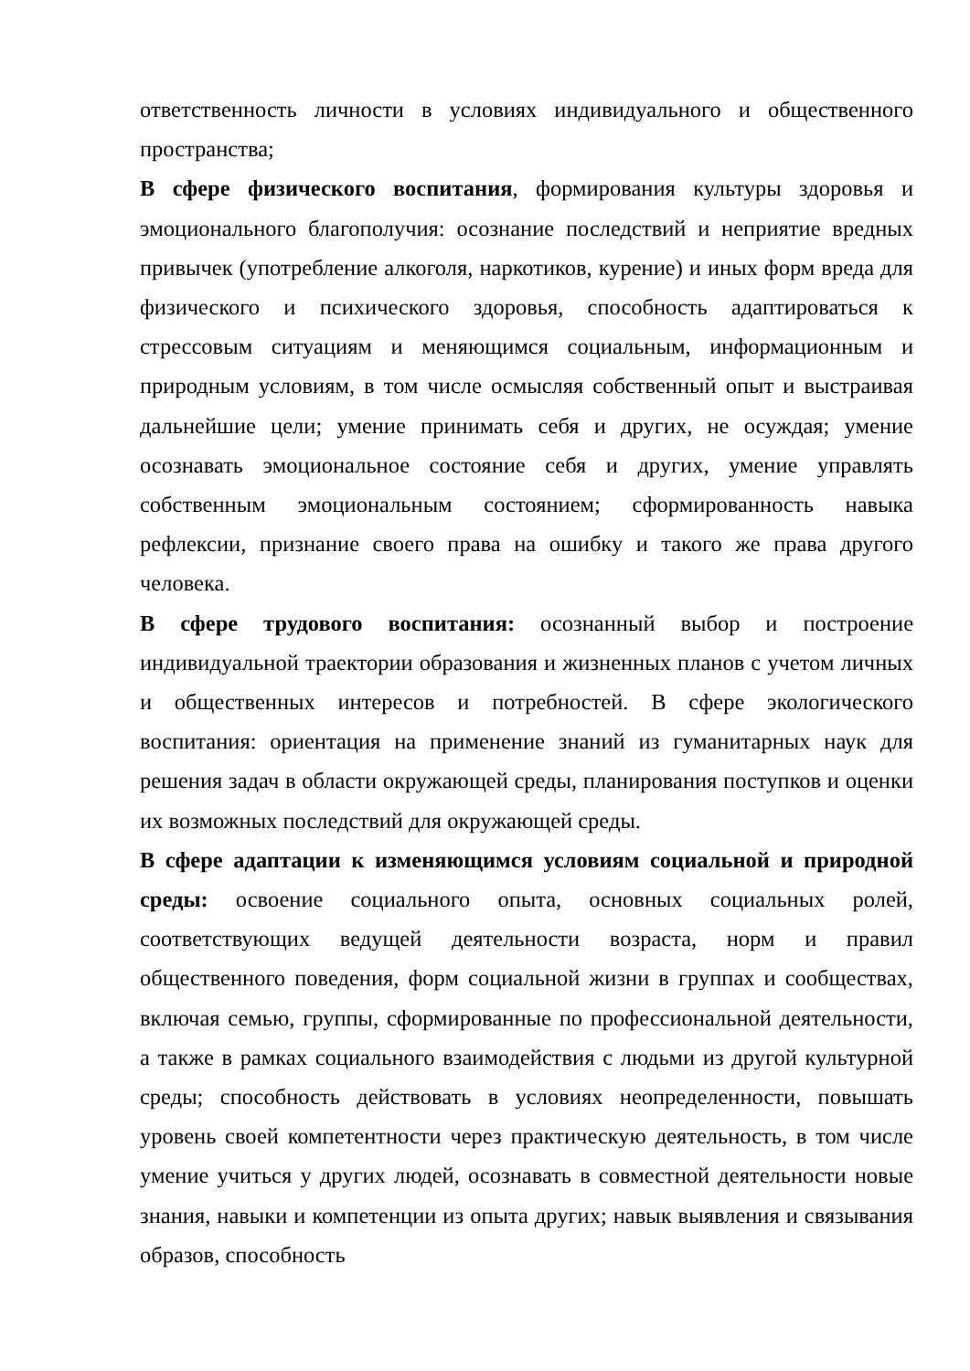ответственность личности в условиях индивидуального и общественного пространства;
В сфере физического воспитания, формирования культуры здоровья и эмоционального благополучия: осознание последствий и неприятие вредных привычек (употребление алкоголя, наркотиков, курение) и иных форм вреда для физического и психического здоровья, способность адаптироваться к стрессовым ситуациям и меняющимся социальным, информационным и природным условиям, в том числе осмысляя собственный опыт и выстраивая дальнейшие цели; умение принимать себя и других, не осуждая; умение осознавать эмоциональное состояние себя и других, умение управлять собственным эмоциональным состоянием; сформированность навыка рефлексии, признание своего права на ошибку и такого же права другого человека.
В сфере трудового воспитания: осознанный выбор и построение индивидуальной траектории образования и жизненных планов с учетом личных и общественных интересов и потребностей. В сфере экологического воспитания: ориентация на применение знаний из гуманитарных наук для решения задач в области окружающей среды, планирования поступков и оценки их возможных последствий для окружающей среды.
В сфере адаптации к изменяющимся условиям социальной и природной среды: освоение социального опыта, основных социальных ролей, соответствующих ведущей деятельности возраста, норм и правил общественного поведения, форм социальной жизни в группах и сообществах, включая семью, группы, сформированные по профессиональной деятельности, а также в рамках социального взаимодействия с людьми из другой культурной среды; способность действовать в условиях неопределенности, повышать уровень своей компетентности через практическую деятельность, в том числе умение учиться у других людей, осознавать в совместной деятельности новые знания, навыки и компетенции из опыта других; навык выявления и связывания образов, способность